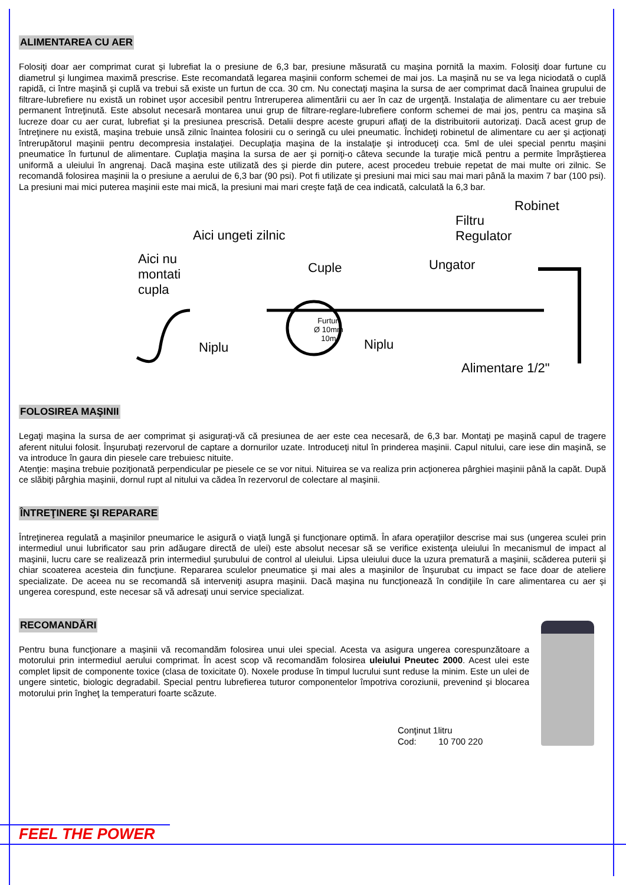ALIMENTAREA CU AER
Folosiţi doar aer comprimat curat şi lubrefiat la o presiune de 6,3 bar, presiune măsurată cu maşina pornită la maxim. Folosiţi doar furtune cu diametrul şi lungimea maximă prescrise. Este recomandată legarea maşinii conform schemei de mai jos. La maşină nu se va lega niciodată o cuplă rapidă, ci între maşină şi cuplă va trebui să existe un furtun de cca. 30 cm. Nu conectaţi maşina la sursa de aer comprimat dacă înainea grupului de filtrare-lubrefiere nu există un robinet uşor accesibil pentru întreruperea alimentării cu aer în caz de urgenţă. Instalaţia de alimentare cu aer trebuie permanent întreţinută. Este absolut necesară montarea unui grup de filtrare-reglare-lubrefiere conform schemei de mai jos, pentru ca maşina să lucreze doar cu aer curat, lubrefiat şi la presiunea prescrisă. Detalii despre aceste grupuri aflaţi de la distribuitorii autorizaţi. Dacă acest grup de întreţinere nu există, maşina trebuie unsă zilnic înaintea folosirii cu o seringă cu ulei pneumatic. Închideţi robinetul de alimentare cu aer şi acţionaţi întrerupătorul maşinii pentru decompresia instalaţiei. Decuplaţia maşina de la instalaţie şi introduceţi cca. 5ml de ulei special penrtu maşini pneumatice în furtunul de alimentare. Cuplaţia maşina la sursa de aer şi porniţi-o câteva secunde la turaţie mică pentru a permite împrăştierea uniformă a uleiului în angrenaj. Dacă maşina este utilizată des şi pierde din putere, acest procedeu trebuie repetat de mai multe ori zilnic. Se recomandă folosirea maşinii la o presiune a aerului de 6,3 bar (90 psi). Pot fi utilizate şi presiuni mai mici sau mai mari până la maxim 7 bar (100 psi). La presiuni mai mici puterea maşinii este mai mică, la presiuni mai mari creşte faţă de cea indicată, calculată la 6,3 bar.
Aici ungeti zilnic
Aici nu
montati
cupla
Cuple
Niplu
Furtun
Ø 10mm
10m Niplu
Ungator
Filtru
Regulator
Robinet
Alimentare 1/2"
FOLOSIREA MAŞINII
Legaţi maşina la sursa de aer comprimat şi asiguraţi-vă că presiunea de aer este cea necesară, de 6,3 bar. Montaţi pe maşină capul de tragere aferent nitului folosit. Înşurubaţi rezervorul de captare a dornurilor uzate. Introduceţi nitul în prinderea maşinii. Capul nitului, care iese din maşină, se va introduce în gaura din piesele care trebuiesc nituite.
Atenţie: maşina trebuie poziţionată perpendicular pe piesele ce se vor nitui. Nituirea se va realiza prin acţionerea pârghiei maşinii până la capăt. După ce slăbiţi pârghia maşinii, dornul rupt al nitului va cădea în rezervorul de colectare al maşinii.
ÎNTREŢINERE ŞI REPARARE
Întreţinerea regulată a maşinilor pneumarice le asigură o viaţă lungă şi funcţionare optimă. În afara operaţiilor descrise mai sus (ungerea sculei prin intermediul unui lubrificator sau prin adăugare directă de ulei) este absolut necesar să se verifice existenţa uleiului în mecanismul de impact al maşinii, lucru care se realizează prin intermediul şurubului de control al uleiului. Lipsa uleiului duce la uzura prematură a maşinii, scăderea puterii şi chiar scoaterea acesteia din funcţiune. Repararea sculelor pneumatice şi mai ales a maşinilor de înşurubat cu impact se face doar de ateliere specializate. De aceea nu se recomandă să interveniţi asupra maşinii. Dacă maşina nu funcţionează în condiţiile în care alimentarea cu aer şi ungerea corespund, este necesar să vă adresaţi unui service specializat.
RECOMANDĂRI
Pentru buna funcţionare a maşinii vă recomandăm folosirea unui ulei special. Acesta va asigura ungerea corespunzătoare a motorului prin intermediul aerului comprimat. În acest scop vă recomandăm folosirea uleiului Pneutec 2000. Acest ulei este complet lipsit de componente toxice (clasa de toxicitate 0). Noxele produse în timpul lucrului sunt reduse la minim. Este un ulei de ungere sintetic, biologic degradabil. Special pentru lubrefierea tuturor componentelor împotriva coroziunii, prevenind şi blocarea motorului prin îngheţ la temperaturi foarte scăzute.
Conţinut 1litru
Cod: 10 700 220
FEEL THE POWER